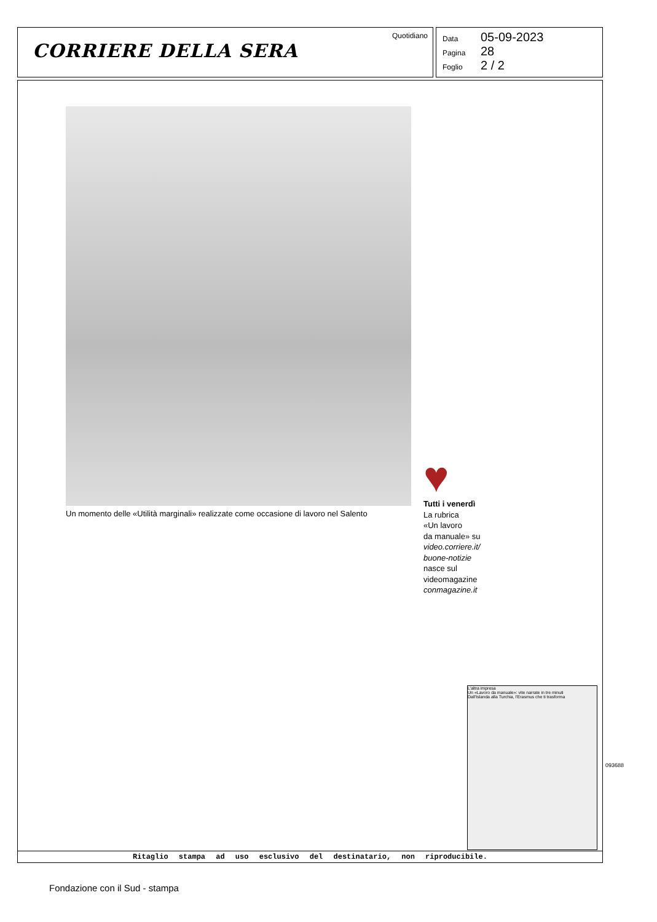CORRIERE DELLA SERA
Quotidiano
Data 05-09-2023
Pagina 28
Foglio 2 / 2
Un momento delle «Utilità marginali» realizzate come occasione di lavoro nel Salento
♥
Tutti i venerdì
La rubrica
«Un lavoro
da manuale» su
video.corriere.it/
buone-notizie
nasce sul
videomagazine
conmagazine.it
L'altra impresa
Un «Lavoro da manuale»: vite narrate in tre minuti
Dall'Islanda alla Turchia, l'Erasmus che ti trasforma
Ritaglio stampa ad uso esclusivo del destinatario, non riproducibile.
093688
Fondazione con il Sud - stampa